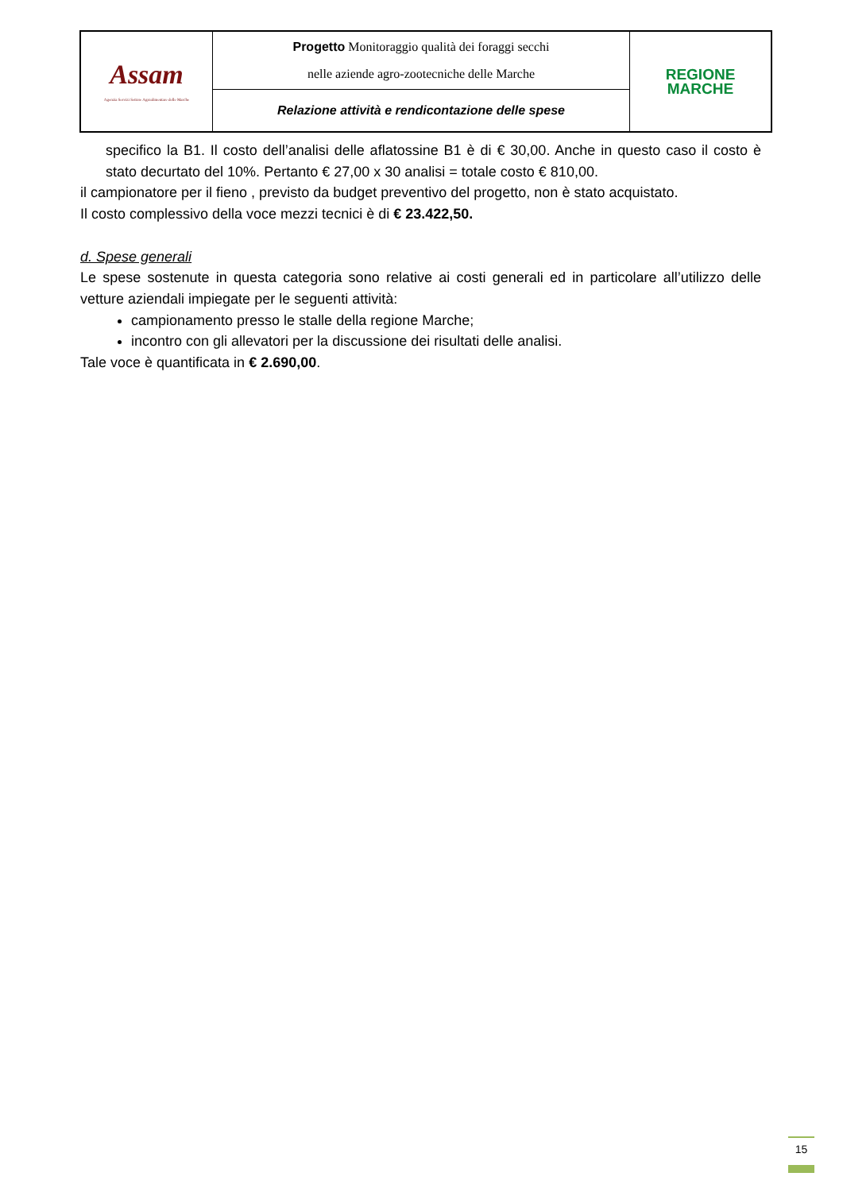| Assam Agenzia Servizi Settore Agroalimentare delle Marche | Progetto Monitoraggio qualità dei foraggi secchi nelle aziende agro-zootecniche delle Marche | REGIONE MARCHE |
| | Relazione attività e rendicontazione delle spese | |
specifico la B1. Il costo dell’analisi delle aflatossine B1 è di € 30,00. Anche in questo caso il costo è stato decurtato del 10%. Pertanto € 27,00 x 30 analisi = totale costo € 810,00.
il campionatore per il fieno , previsto da budget preventivo del progetto, non è stato acquistato.
Il costo complessivo della voce mezzi tecnici è di € 23.422,50.
d. Spese generali
Le spese sostenute in questa categoria sono relative ai costi generali ed in particolare all’utilizzo delle vetture aziendali impiegate per le seguenti attività:
campionamento presso le stalle della regione Marche;
incontro con gli allevatori per la discussione dei risultati delle analisi.
Tale voce è quantificata in € 2.690,00.
15